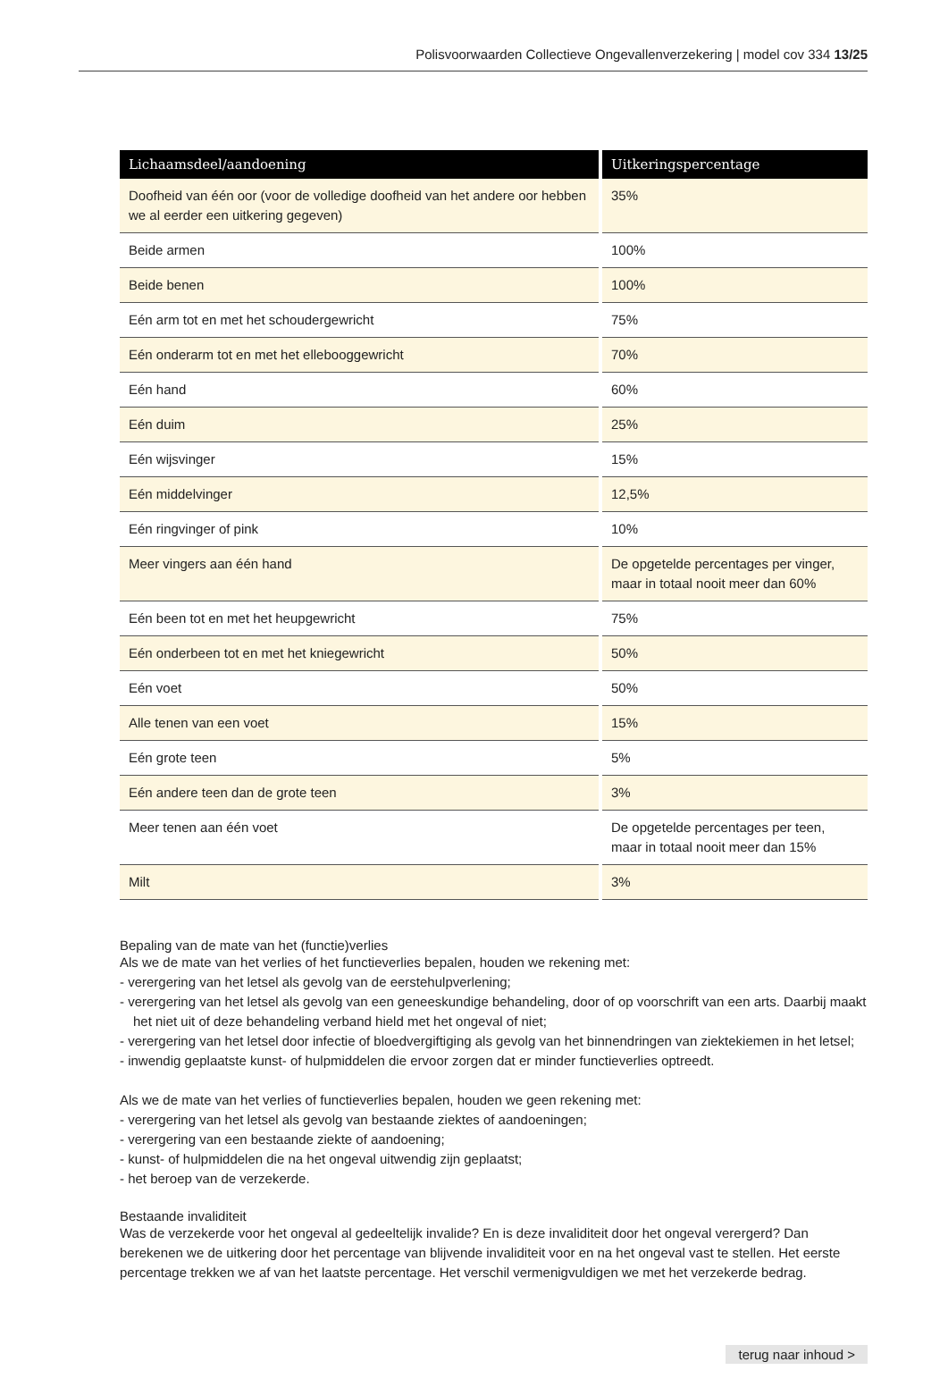Polisvoorwaarden Collectieve Ongevallenverzekering | model cov 334 13/25
| Lichaamsdeel/aandoening | Uitkeringspercentage |
| --- | --- |
| Doofheid van één oor (voor de volledige doofheid van het andere oor hebben we al eerder een uitkering gegeven) | 35% |
| Beide armen | 100% |
| Beide benen | 100% |
| Eén arm tot en met het schoudergewricht | 75% |
| Eén onderarm tot en met het ellebooggewricht | 70% |
| Eén hand | 60% |
| Eén duim | 25% |
| Eén wijsvinger | 15% |
| Eén middelvinger | 12,5% |
| Eén ringvinger of pink | 10% |
| Meer vingers aan één hand | De opgetelde percentages per vinger, maar in totaal nooit meer dan 60% |
| Eén been tot en met het heupgewricht | 75% |
| Eén onderbeen tot en met het kniegewricht | 50% |
| Eén voet | 50% |
| Alle tenen van een voet | 15% |
| Eén grote teen | 5% |
| Eén andere teen dan de grote teen | 3% |
| Meer tenen aan één voet | De opgetelde percentages per teen, maar in totaal nooit meer dan 15% |
| Milt | 3% |
Bepaling van de mate van het (functie)verlies
Als we de mate van het verlies of het functieverlies bepalen, houden we rekening met:
- verergering van het letsel als gevolg van de eerstehulpverlening;
- verergering van het letsel als gevolg van een geneeskundige behandeling, door of op voorschrift van een arts. Daarbij maakt het niet uit of deze behandeling verband hield met het ongeval of niet;
- verergering van het letsel door infectie of bloedvergiftiging als gevolg van het binnendringen van ziektekiemen in het letsel;
- inwendig geplaatste kunst- of hulpmiddelen die ervoor zorgen dat er minder functieverlies optreedt.
Als we de mate van het verlies of functieverlies bepalen, houden we geen rekening met:
- verergering van het letsel als gevolg van bestaande ziektes of aandoeningen;
- verergering van een bestaande ziekte of aandoening;
- kunst- of hulpmiddelen die na het ongeval uitwendig zijn geplaatst;
- het beroep van de verzekerde.
Bestaande invaliditeit
Was de verzekerde voor het ongeval al gedeeltelijk invalide? En is deze invaliditeit door het ongeval verergerd? Dan berekenen we de uitkering door het percentage van blijvende invaliditeit voor en na het ongeval vast te stellen. Het eerste percentage trekken we af van het laatste percentage. Het verschil vermenigvuldigen we met het verzekerde bedrag.
terug naar inhoud >